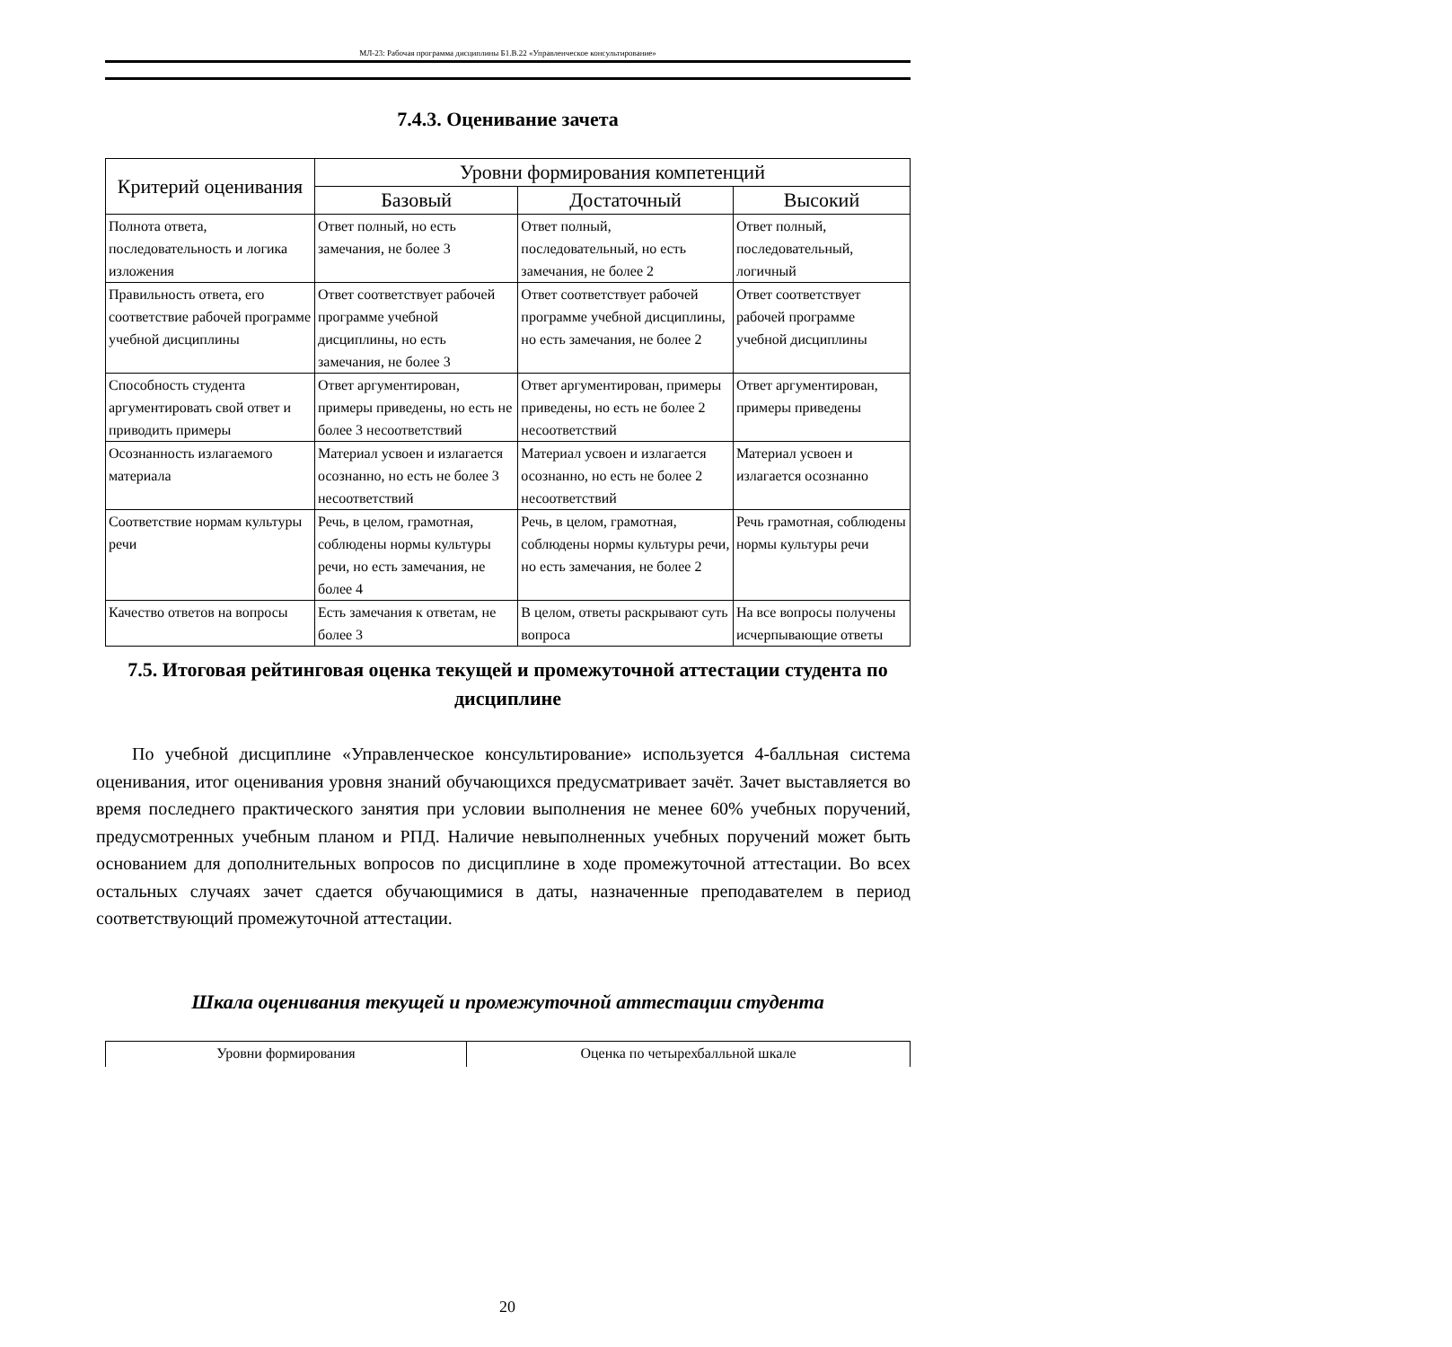МЛ-23: Рабочая программа дисциплины Б1.В.22 «Управленческое консультирование»
7.4.3. Оценивание зачета
| Критерий оценивания | Уровни формирования компетенций | | |
| --- | --- | --- | --- |
| | Базовый | Достаточный | Высокий |
| Полнота ответа, последовательность и логика изложения | Ответ полный, но есть замечания, не более 3 | Ответ полный, последовательный, но есть замечания, не более 2 | Ответ полный, последовательный, логичный |
| Правильность ответа, его соответствие рабочей программе учебной дисциплины | Ответ соответствует рабочей программе учебной дисциплины, но есть замечания, не более 3 | Ответ соответствует рабочей программе учебной дисциплины, но есть замечания, не более 2 | Ответ соответствует рабочей программе учебной дисциплины |
| Способность студента аргументировать свой ответ и приводить примеры | Ответ аргументирован, примеры приведены, но есть не более 3 несоответствий | Ответ аргументирован, примеры приведены, но есть не более 2 несоответствий | Ответ аргументирован, примеры приведены |
| Осознанность излагаемого материала | Материал усвоен и излагается осознанно, но есть не более 3 несоответствий | Материал усвоен и излагается осознанно, но есть не более 2 несоответствий | Материал усвоен и излагается осознанно |
| Соответствие нормам культуры речи | Речь, в целом, грамотная, соблюдены нормы культуры речи, но есть замечания, не более 4 | Речь, в целом, грамотная, соблюдены нормы культуры речи, но есть замечания, не более 2 | Речь грамотная, соблюдены нормы культуры речи |
| Качество ответов на вопросы | Есть замечания к ответам, не более 3 | В целом, ответы раскрывают суть вопроса | На все вопросы получены исчерпывающие ответы |
7.5. Итоговая рейтинговая оценка текущей и промежуточной аттестации студента по дисциплине
По учебной дисциплине «Управленческое консультирование» используется 4-балльная система оценивания, итог оценивания уровня знаний обучающихся предусматривает зачёт. Зачет выставляется во время последнего практического занятия при условии выполнения не менее 60% учебных поручений, предусмотренных учебным планом и РПД. Наличие невыполненных учебных поручений может быть основанием для дополнительных вопросов по дисциплине в ходе промежуточной аттестации. Во всех остальных случаях зачет сдается обучающимися в даты, назначенные преподавателем в период соответствующий промежуточной аттестации.
Шкала оценивания текущей и промежуточной аттестации студента
| Уровни формирования | Оценка по четырехбалльной шкале |
20